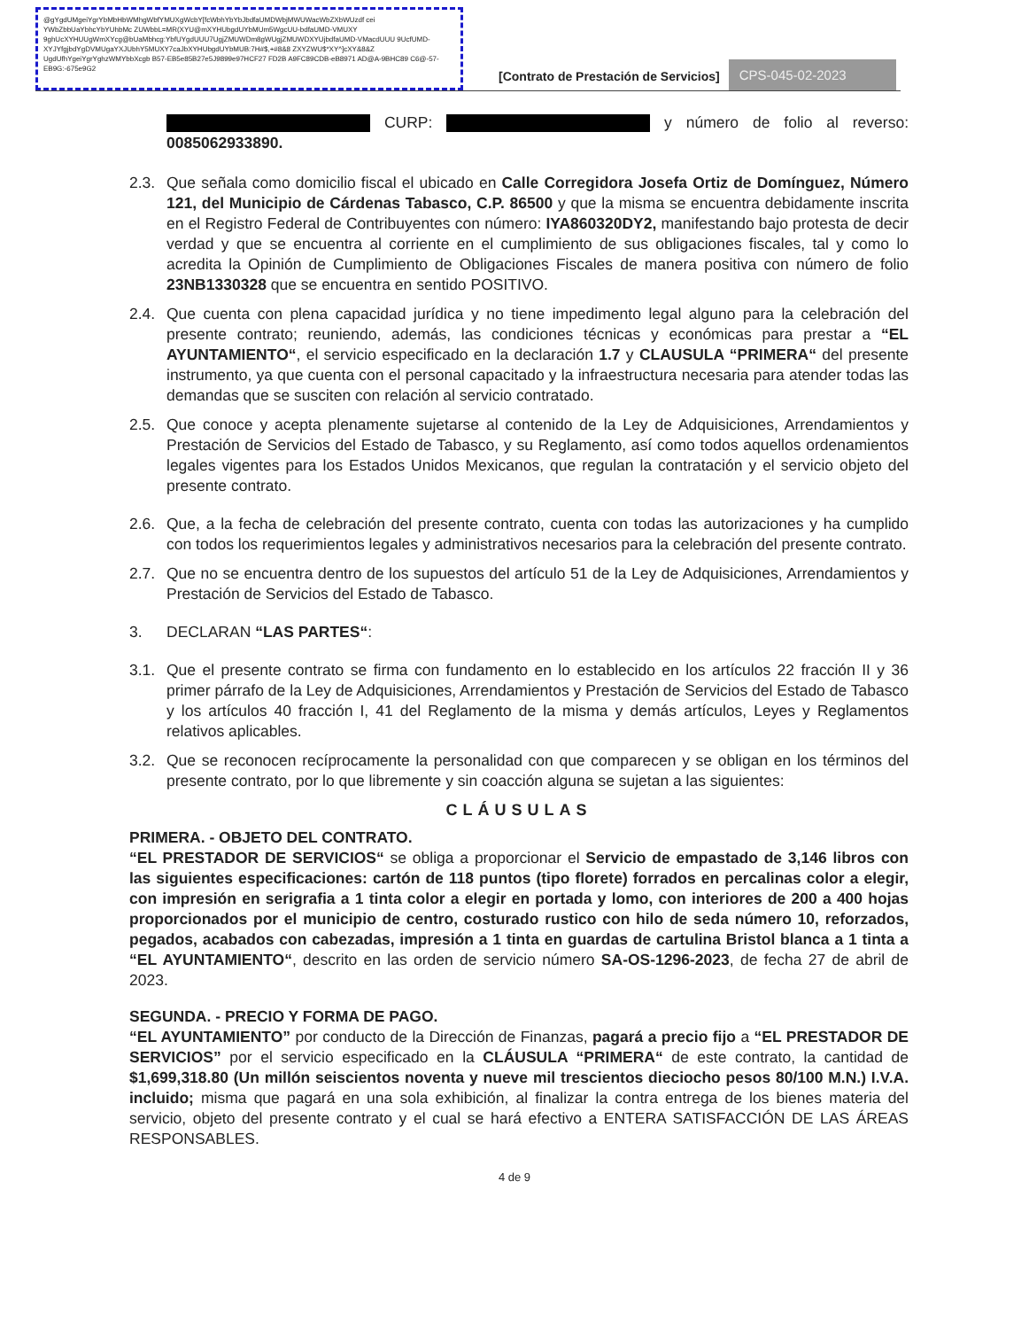@gYgdUMgeiYgrYbMbHbWMhgWbfYMUXgWcbY[fcWbhYbYbJbdfaUMDWbjMWUWacWbZXbWUzdf cei YWbZbbUaYbhcYbYUhbMc ZUWbbL=MR(XYU@mXYHUbgdUYbMUm5WgcUU-bdfaUMD-VMUXY 9ghUcXYHUUgWmXYcg@bUaMbhcg:YbfUYgdUUU7UgjZMUWDm8gWUgjZMUWDXYUjbdfaUMD-VMacdUUU 9UcfUMD-XYJYfgjbdYgDVMUgaYXJUbhY5MUXY7caJbXYHUbgdUYbMUB:7H#$,+#8&8 ZXYZWU$*XY^]cXY&8&Z UgdUfhYgeiYgrYghzWMYbbXcgb B57-EB5e85B27e5J9899e97HCF27 FD2B A9FC89CDB-eB8971 AD@A-9BHC89 C6@-57-EB9G:-675e9G2
[Contrato de Prestación de Servicios]
CPS-045-02-2023
CURP: y número de folio al reverso: 0085062933890.
2.3. Que señala como domicilio fiscal el ubicado en Calle Corregidora Josefa Ortiz de Domínguez, Número 121, del Municipio de Cárdenas Tabasco, C.P. 86500 y que la misma se encuentra debidamente inscrita en el Registro Federal de Contribuyentes con número: IYA860320DY2, manifestando bajo protesta de decir verdad y que se encuentra al corriente en el cumplimiento de sus obligaciones fiscales, tal y como lo acredita la Opinión de Cumplimiento de Obligaciones Fiscales de manera positiva con número de folio 23NB1330328 que se encuentra en sentido POSITIVO.
2.4. Que cuenta con plena capacidad jurídica y no tiene impedimento legal alguno para la celebración del presente contrato; reuniendo, además, las condiciones técnicas y económicas para prestar a “EL AYUNTAMIENTO“, el servicio especificado en la declaración 1.7 y CLAUSULA “PRIMERA“ del presente instrumento, ya que cuenta con el personal capacitado y la infraestructura necesaria para atender todas las demandas que se susciten con relación al servicio contratado.
2.5. Que conoce y acepta plenamente sujetarse al contenido de la Ley de Adquisiciones, Arrendamientos y Prestación de Servicios del Estado de Tabasco, y su Reglamento, así como todos aquellos ordenamientos legales vigentes para los Estados Unidos Mexicanos, que regulan la contratación y el servicio objeto del presente contrato.
2.6. Que, a la fecha de celebración del presente contrato, cuenta con todas las autorizaciones y ha cumplido con todos los requerimientos legales y administrativos necesarios para la celebración del presente contrato.
2.7. Que no se encuentra dentro de los supuestos del artículo 51 de la Ley de Adquisiciones, Arrendamientos y Prestación de Servicios del Estado de Tabasco.
3. DECLARAN “LAS PARTES“:
3.1. Que el presente contrato se firma con fundamento en lo establecido en los artículos 22 fracción II y 36 primer párrafo de la Ley de Adquisiciones, Arrendamientos y Prestación de Servicios del Estado de Tabasco y los artículos 40 fracción I, 41 del Reglamento de la misma y demás artículos, Leyes y Reglamentos relativos aplicables.
3.2. Que se reconocen recíprocamente la personalidad con que comparecen y se obligan en los términos del presente contrato, por lo que libremente y sin coacción alguna se sujetan a las siguientes:
CLÁUSULAS
PRIMERA. - OBJETO DEL CONTRATO.
“EL PRESTADOR DE SERVICIOS“ se obliga a proporcionar el Servicio de empastado de 3,146 libros con las siguientes especificaciones: cartón de 118 puntos (tipo florete) forrados en percalinas color a elegir, con impresión en serigrafia a 1 tinta color a elegir en portada y lomo, con interiores de 200 a 400 hojas proporcionados por el municipio de centro, costurado rustico con hilo de seda número 10, reforzados, pegados, acabados con cabezadas, impresión a 1 tinta en guardas de cartulina Bristol blanca a 1 tinta a “EL AYUNTAMIENTO“, descrito en las orden de servicio número SA-OS-1296-2023, de fecha 27 de abril de 2023.
SEGUNDA. - PRECIO Y FORMA DE PAGO.
“EL AYUNTAMIENTO” por conducto de la Dirección de Finanzas, pagará a precio fijo a “EL PRESTADOR DE SERVICIOS” por el servicio especificado en la CLÁUSULA “PRIMERA“ de este contrato, la cantidad de $1,699,318.80 (Un millón seiscientos noventa y nueve mil trescientos dieciocho pesos 80/100 M.N.) I.V.A. incluido; misma que pagará en una sola exhibición, al finalizar la contra entrega de los bienes materia del servicio, objeto del presente contrato y el cual se hará efectivo a ENTERA SATISFACCIÓN DE LAS ÁREAS RESPONSABLES.
4 de 9